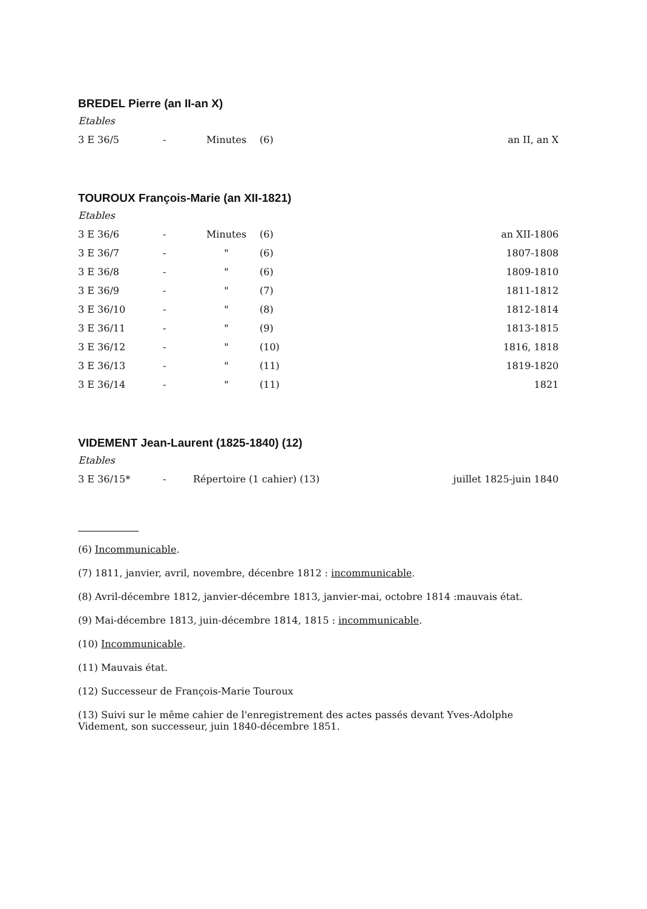BREDEL Pierre (an II-an X)
Etables
| 3 E 36/5 | - | Minutes | (6) | an II, an X |
TOUROUX François-Marie (an XII-1821)
Etables
| 3 E 36/6 | - | Minutes | (6) | an XII-1806 |
| 3 E 36/7 | - | " | (6) | 1807-1808 |
| 3 E 36/8 | - | " | (6) | 1809-1810 |
| 3 E 36/9 | - | " | (7) | 1811-1812 |
| 3 E 36/10 | - | " | (8) | 1812-1814 |
| 3 E 36/11 | - | " | (9) | 1813-1815 |
| 3 E 36/12 | - | " | (10) | 1816, 1818 |
| 3 E 36/13 | - | " | (11) | 1819-1820 |
| 3 E 36/14 | - | " | (11) | 1821 |
VIDEMENT Jean-Laurent (1825-1840) (12)
Etables
| 3 E 36/15* | - | Répertoire (1 cahier) (13) | juillet 1825-juin 1840 |
(6) Incommunicable.
(7) 1811, janvier, avril, novembre, décenbre 1812 : incommunicable.
(8) Avril-décembre 1812, janvier-décembre 1813, janvier-mai, octobre 1814 :mauvais état.
(9) Mai-décembre 1813, juin-décembre 1814, 1815 : incommunicable.
(10) Incommunicable.
(11) Mauvais état.
(12) Successeur de François-Marie Touroux
(13) Suivi sur le même cahier de l'enregistrement des actes passés devant Yves-Adolphe Videment, son successeur, juin 1840-décembre 1851.